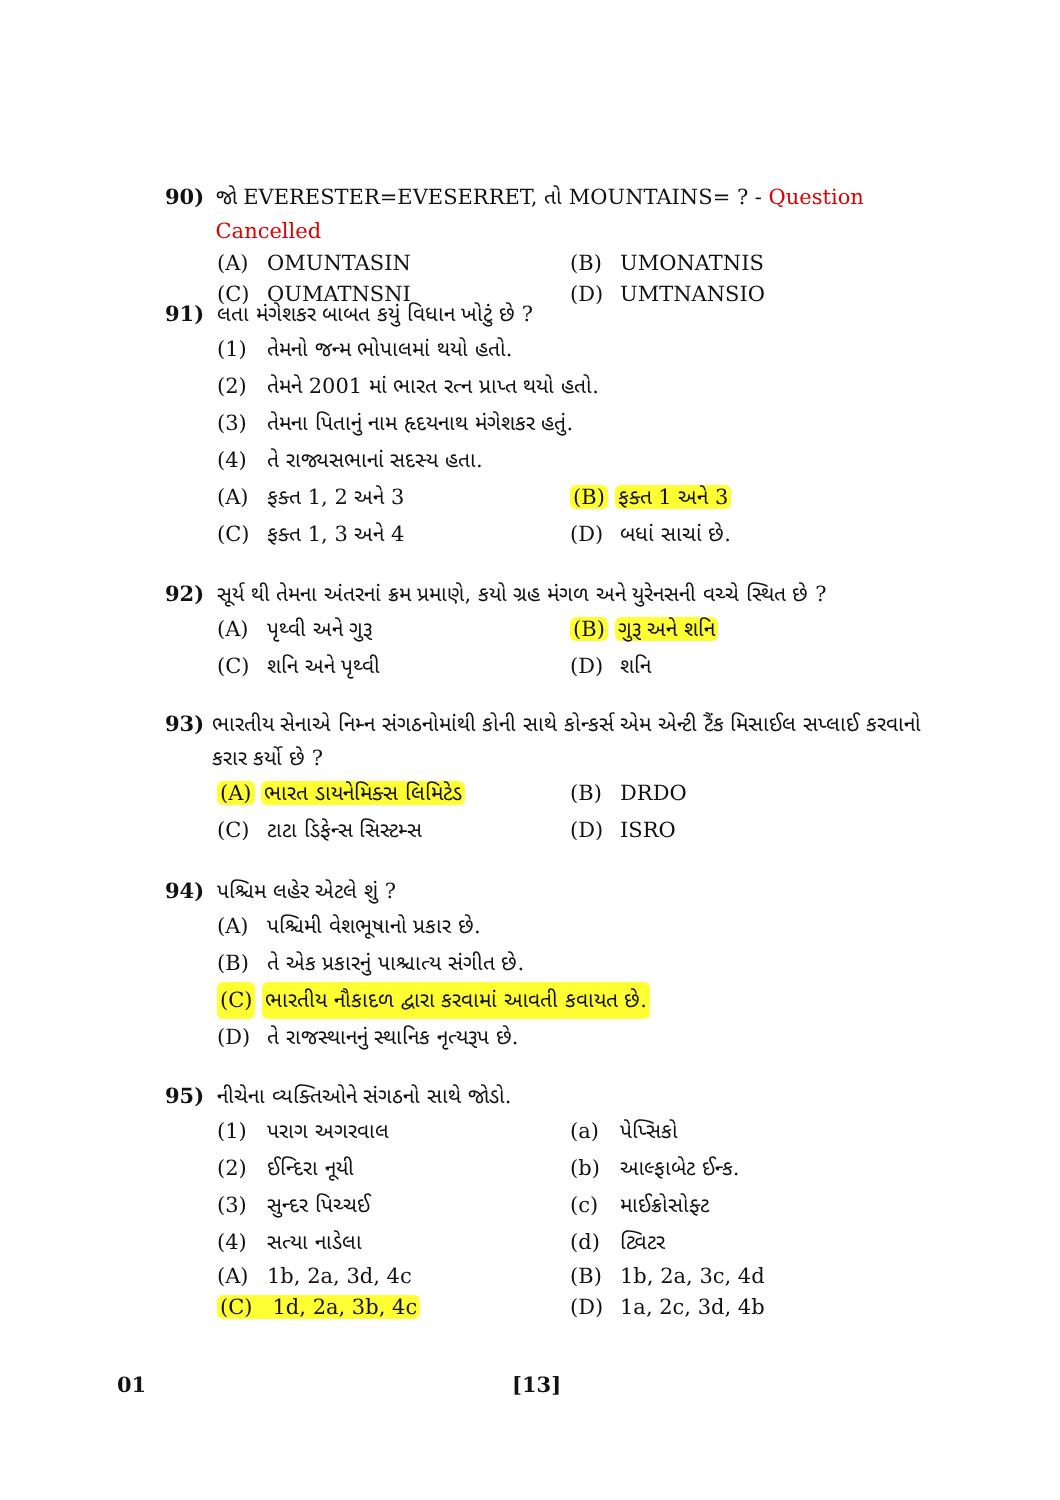90) જો EVERESTER=EVESERRET, તો MOUNTAINS= ? - Question Cancelled
(A) OMUNTASIN (B) UMONATNIS
(C) OUMATNSNI (D) UMTNANSIO
91) લતા મંગેશકર બાબત કયું વિધાન ખોટું છે ?
(1) તેમનો જન્મ ભોપાલમાં થયો હતો.
(2) તેમને 2001 માં ભારત રત્ન પ્રાપ્ત થયો હતો.
(3) તેમના પિતાનું નામ હૃદયનાથ મંગેશકર હતું.
(4) તે રાજ્યસભાનાં સદસ્ય હતા.
(A) ફક્ત 1, 2 અને 3 (B) ફક્ત 1 અને 3
(C) ફક્ત 1, 3 અને 4 (D) બધાં સાચાં છે.
92) સૂર્ય થી તેમના અંતરનાં ક્રમ પ્રમાણે, કયો ગ્રહ મંગળ અને યુરેનસની વચ્ચે સ્થિત છે ?
(A) પૃથ્વી અને ગુરૂ (B) ગુરૂ અને શનિ
(C) શનિ અને પૃથ્વી (D) શનિ
93) ભારતીય સેનાએ નિમ્ન સંગઠનોમાંથી કોની સાથે કોન્કર્સ એમ એન્ટી ટૈંક મિસાઈલ સપ્લાઈ કરવાનો કરાર કર્યો છે ?
(A) ભારત ડાયનેમિક્સ લિમિટેડ (B) DRDO
(C) ટાટા ડિફેન્સ સિસ્ટમ્સ (D) ISRO
94) પશ્ચિમ લહેર એટલે શું ?
(A) પશ્ચિમી વેશભૂષાનો પ્રકાર છે.
(B) તે એક પ્રકારનું પાશ્ચાત્ય સંગીત છે.
(C) ભારતીય નૌકાદળ દ્વારા કરવામાં આવતી કવાયત છે.
(D) તે રાજસ્થાનનું સ્થાનિક નૃત્યરૂપ છે.
95) નીચેના વ્યક્તિઓને સંગઠનો સાથે જોડો.
(1) પરાગ અગરવાલ (a) પેપ્સિકો
(2) ઈન્દિરા નૂયી (b) આલ્ફાબેટ ઈન્ક.
(3) સુન્દર પિચ્ચઈ (c) માઈક્રોસોફ્ટ
(4) સત્યા નાડેલા (d) ટ્વિટર
(A) 1b, 2a, 3d, 4c (B) 1b, 2a, 3c, 4d
(C) 1d, 2a, 3b, 4c (D) 1a, 2c, 3d, 4b
01 [13]